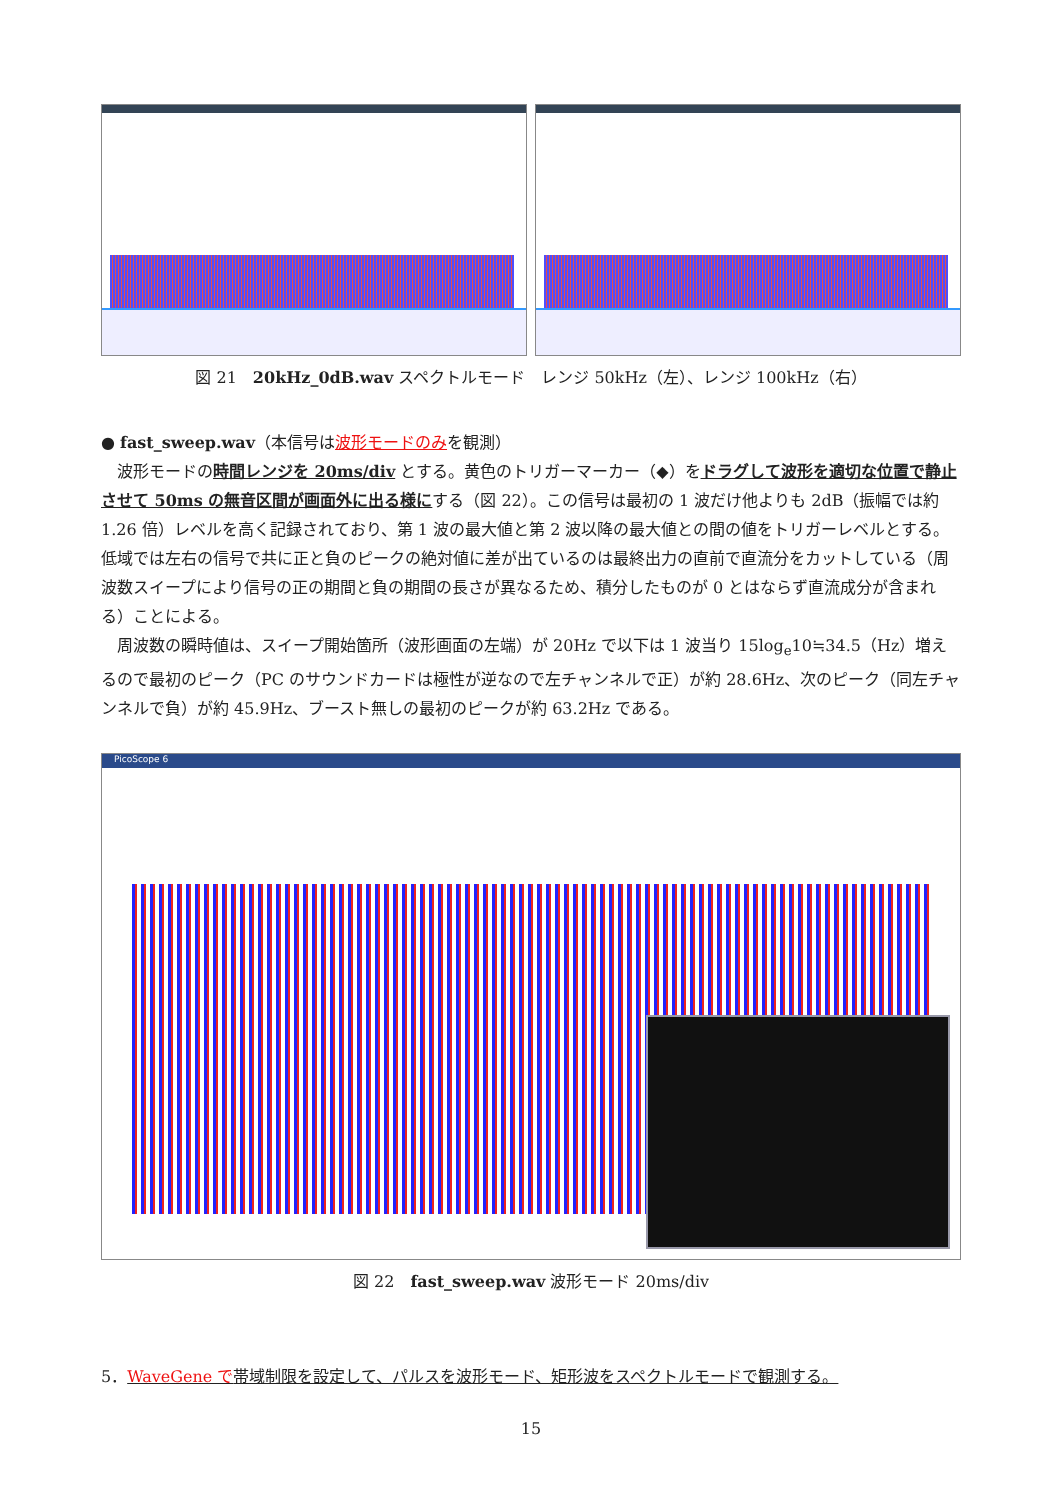図 21　20kHz_0dB.wav スペクトルモード　レンジ 50kHz（左）、レンジ 100kHz（右）
● fast_sweep.wav（本信号は波形モードのみを観測）
波形モードの時間レンジを 20ms/div とする。黄色のトリガーマーカー（◆）をドラグして波形を適切な位置で静止させて 50ms の無音区間が画面外に出る様にする（図 22）。この信号は最初の 1 波だけ他よりも 2dB（振幅では約 1.26 倍）レベルを高く記録されており、第 1 波の最大値と第 2 波以降の最大値との間の値をトリガーレベルとする。低域では左右の信号で共に正と負のピークの絶対値に差が出ているのは最終出力の直前で直流分をカットしている（周波数スイープにより信号の正の期間と負の期間の長さが異なるため、積分したものが 0 とはならず直流成分が含まれる）ことによる。
周波数の瞬時値は、スイープ開始箇所（波形画面の左端）が 20Hz で以下は 1 波当り 15log<sub>e</sub>10≒34.5（Hz）増えるので最初のピーク（PC のサウンドカードは極性が逆なので左チャンネルで正）が約 28.6Hz、次のピーク（同左チャンネルで負）が約 45.9Hz、ブースト無しの最初のピークが約 63.2Hz である。
PicoScope 6
図 22　fast_sweep.wav 波形モード 20ms/div
5．WaveGene で帯域制限を設定して、パルスを波形モード、矩形波をスペクトルモードで観測する。
15